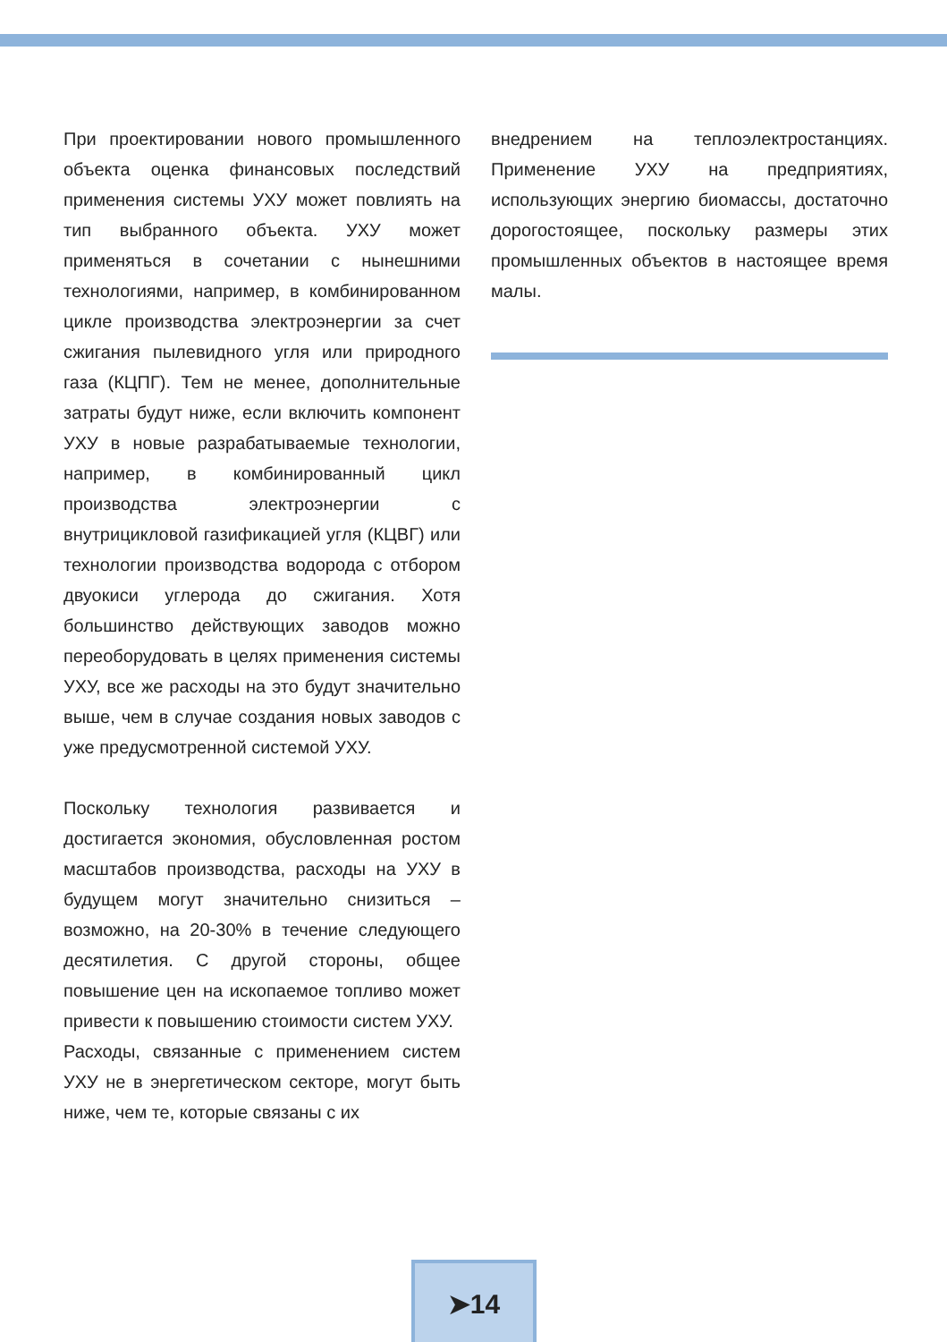При проектировании нового промышленного объекта оценка финансовых последствий применения системы УХУ может повлиять на тип выбранного объекта. УХУ может применяться в сочетании с нынешними технологиями, например, в комбинированном цикле производства электроэнергии за счет сжигания пылевидного угля или природного газа (КЦПГ). Тем не менее, дополнительные затраты будут ниже, если включить компонент УХУ в новые разрабатываемые технологии, например, в комбинированный цикл производства электроэнергии с внутрицикловой газификацией угля (КЦВГ) или технологии производства водорода с отбором двуокиси углерода до сжигания. Хотя большинство действующих заводов можно переоборудовать в целях применения системы УХУ, все же расходы на это будут значительно выше, чем в случае создания новых заводов с уже предусмотренной системой УХУ.
Поскольку технология развивается и достигается экономия, обусловленная ростом масштабов производства, расходы на УХУ в будущем могут значительно снизиться – возможно, на 20-30% в течение следующего десятилетия. С другой стороны, общее повышение цен на ископаемое топливо может привести к повышению стоимости систем УХУ.
Расходы, связанные с применением систем УХУ не в энергетическом секторе, могут быть ниже, чем те, которые связаны с их
внедрением на теплоэлектростанциях. Применение УХУ на предприятиях, использующих энергию биомассы, достаточно дорогостоящее, поскольку размеры этих промышленных объектов в настоящее время малы.
➤14